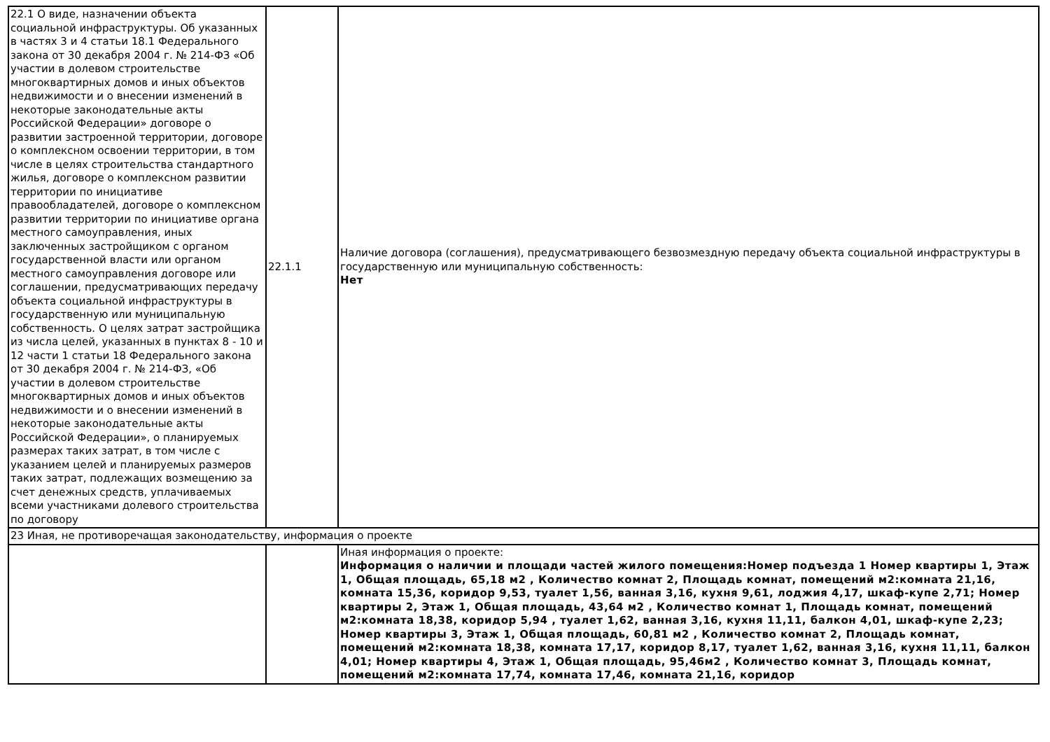| 22.1 О виде, назначении объекта социальной инфраструктуры. Об указанных в частях 3 и 4 статьи 18.1 Федерального закона от 30 декабря 2004 г. № 214-ФЗ «Об участии в долевом строительстве многоквартирных домов и иных объектов недвижимости и о внесении изменений в некоторые законодательные акты Российской Федерации» договоре о развитии застроенной территории, договоре о комплексном освоении территории, в том числе в целях строительства стандартного жилья, договоре о комплексном развитии территории по инициативе правообладателей, договоре о комплексном развитии территории по инициативе органа местного самоуправления, иных заключенных застройщиком с органом государственной власти или органом местного самоуправления договоре или соглашении, предусматривающих передачу объекта социальной инфраструктуры в государственную или муниципальную собственность. О целях затрат застройщика из числа целей, указанных в пунктах 8 - 10 и 12 части 1 статьи 18 Федерального закона от 30 декабря 2004 г. № 214-ФЗ, «Об участии в долевом строительстве многоквартирных домов и иных объектов недвижимости и о внесении изменений в некоторые законодательные акты Российской Федерации», о планируемых размерах таких затрат, в том числе с указанием целей и планируемых размеров таких затрат, подлежащих возмещению за счет денежных средств, уплачиваемых всеми участниками долевого строительства по договору | 22.1.1 | Наличие договора (соглашения), предусматривающего безвозмездную передачу объекта социальной инфраструктуры в государственную или муниципальную собственность: Нет |
| 23 Иная, не противоречащая законодательству, информация о проекте | | |
| | | Иная информация о проекте: Информация о наличии и площади частей жилого помещения:Номер подъезда 1 Номер квартиры 1, Этаж 1, Общая площадь, 65,18 м2 , Количество комнат 2, Площадь комнат, помещений м2:комната 21,16, комната 15,36, коридор 9,53, туалет 1,56, ванная 3,16, кухня 9,61, лоджия 4,17, шкаф-купе 2,71; Номер квартиры 2, Этаж 1, Общая площадь, 43,64 м2 , Количество комнат 1, Площадь комнат, помещений м2:комната 18,38, коридор 5,94 , туалет 1,62, ванная 3,16, кухня 11,11, балкон 4,01, шкаф-купе 2,23; Номер квартиры 3, Этаж 1, Общая площадь, 60,81 м2 , Количество комнат 2, Площадь комнат, помещений м2:комната 18,38, комната 17,17, коридор 8,17, туалет 1,62, ванная 3,16, кухня 11,11, балкон 4,01; Номер квартиры 4, Этаж 1, Общая площадь, 95,46м2 , Количество комнат 3, Площадь комнат, помещений м2:комната 17,74, комната 17,46, комната 21,16, коридор |